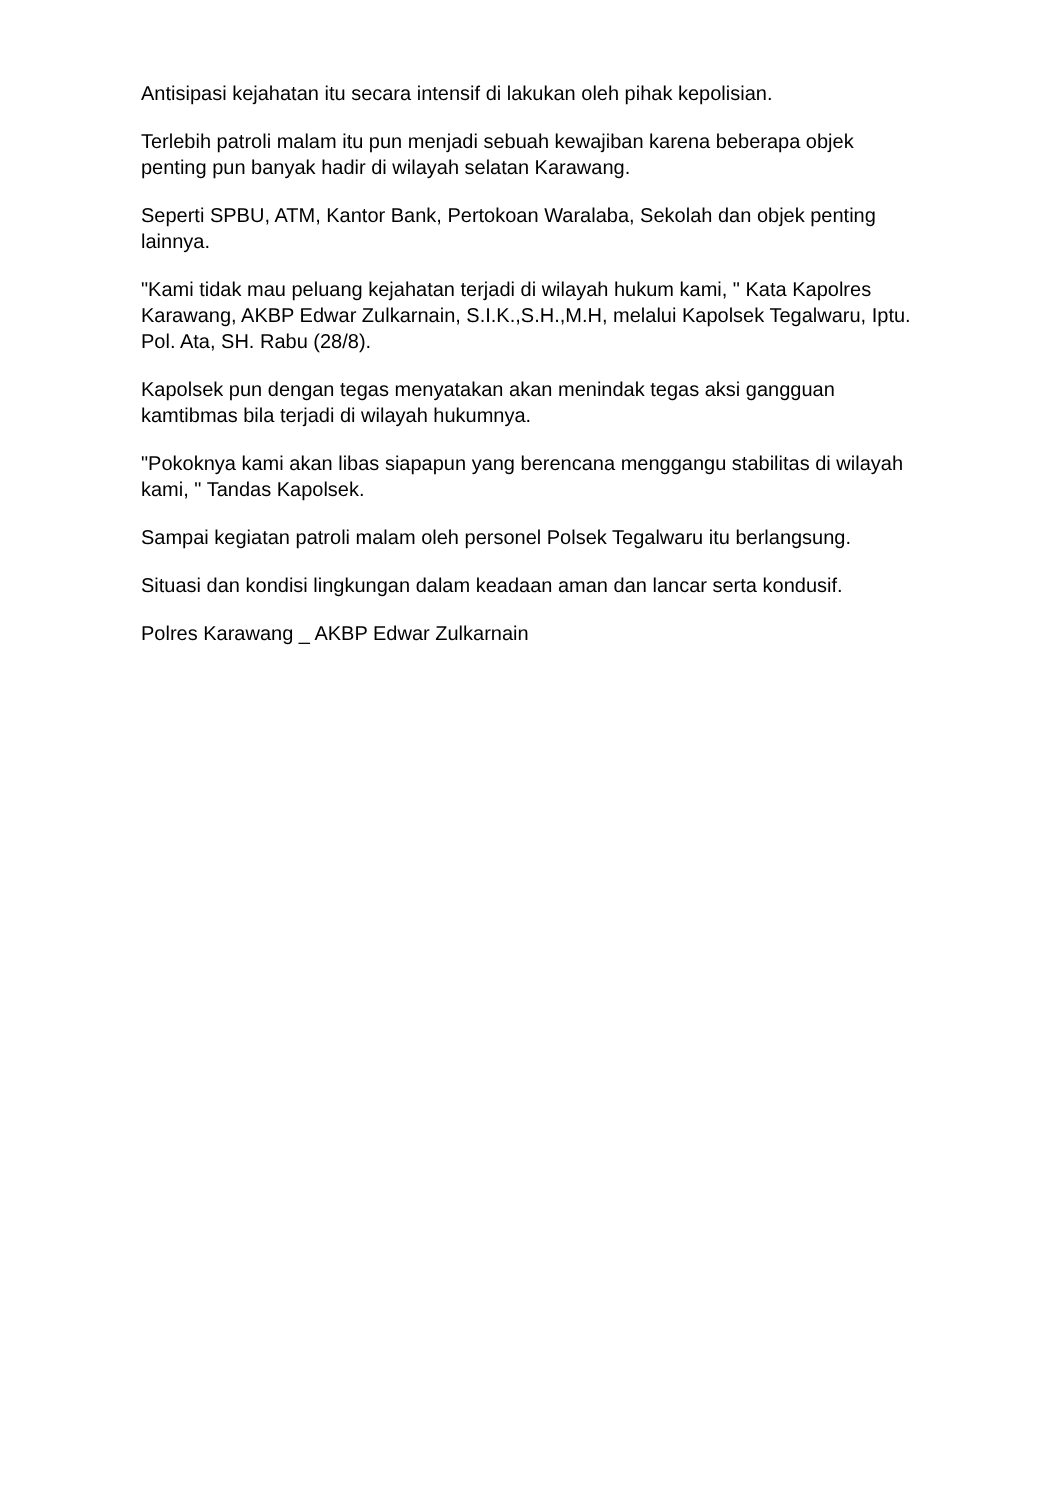Antisipasi kejahatan itu secara intensif di lakukan oleh pihak kepolisian.
Terlebih patroli malam itu pun menjadi sebuah kewajiban karena beberapa objek penting pun banyak hadir di wilayah selatan Karawang.
Seperti SPBU, ATM, Kantor Bank, Pertokoan Waralaba, Sekolah dan objek penting lainnya.
"Kami tidak mau peluang kejahatan terjadi di wilayah hukum kami, " Kata Kapolres Karawang, AKBP Edwar Zulkarnain, S.I.K.,S.H.,M.H, melalui Kapolsek Tegalwaru, Iptu. Pol. Ata, SH. Rabu (28/8).
Kapolsek pun dengan tegas menyatakan akan menindak tegas aksi gangguan kamtibmas bila terjadi di wilayah hukumnya.
"Pokoknya kami akan libas siapapun yang berencana menggangu stabilitas di wilayah kami, " Tandas Kapolsek.
Sampai kegiatan patroli malam oleh personel Polsek Tegalwaru itu berlangsung.
Situasi dan kondisi lingkungan dalam keadaan aman dan lancar serta kondusif.
Polres Karawang _ AKBP Edwar Zulkarnain